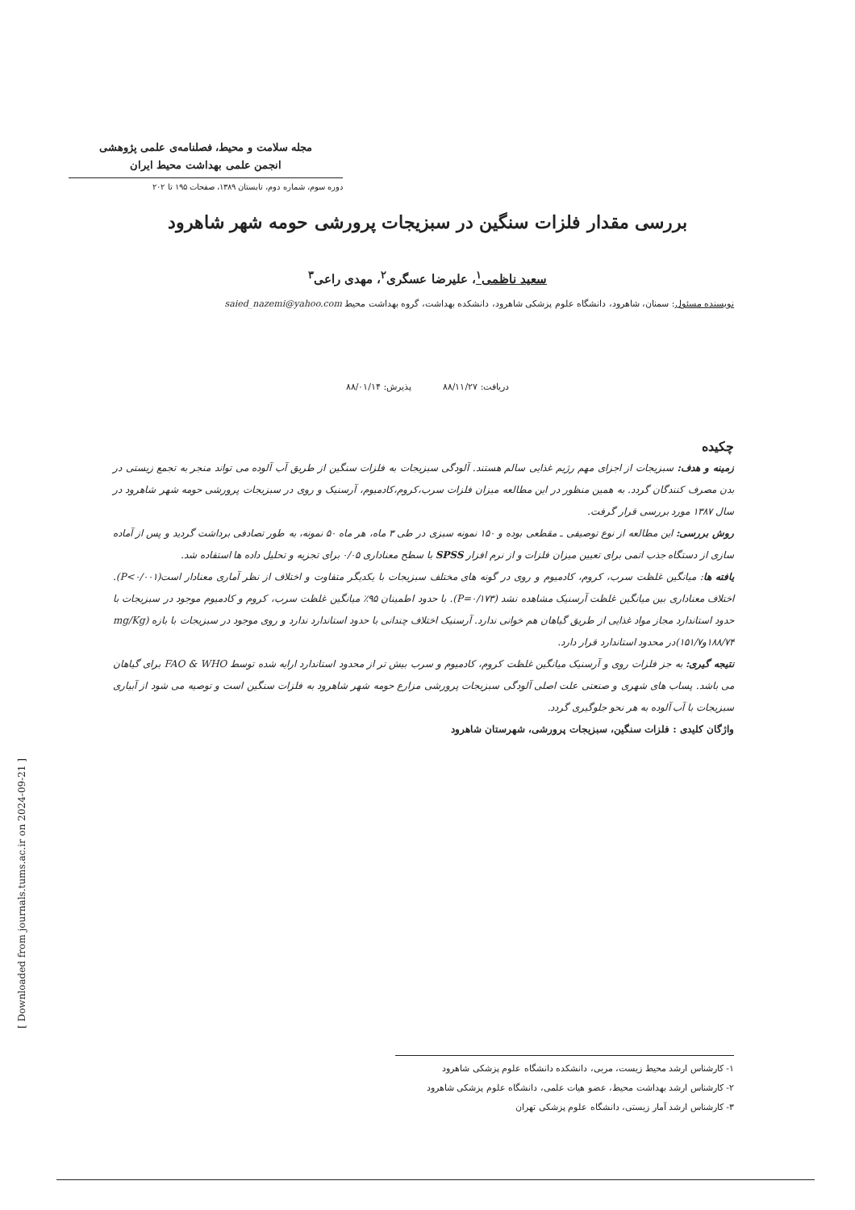مجله سلامت و محیط، فصلنامه‌ی علمی پژوهشی
انجمن علمی بهداشت محیط ایران
دوره سوم، شماره دوم، تابستان ۱۳۸۹، صفحات ۱۹۵ تا ۲۰۲
بررسی مقدار فلزات سنگین در سبزیجات پرورشی حومه شهر شاهرود
سعید ناظمی<sup>۱</sup>، علیرضا عسگری<sup>۲</sup>، مهدی راعی<sup>۳</sup>
نویسنده مسئول: سمنان، شاهرود، دانشگاه علوم پزشکی شاهرود، دانشکده بهداشت، گروه بهداشت محیط saied_nazemi@yahoo.com
دریافت: ۸۸/۱۱/۲۷ پذیرش: ۸۸/۰۱/۱۴
چکیده
زمینه و هدف: سبزیجات از اجزای مهم رژیم غذایی سالم هستند. آلودگی سبزیجات به فلزات سنگین از طریق آب آلوده می تواند منجر به تجمع زیستی در بدن مصرف کنندگان گردد. به همین منظور در این مطالعه میزان فلزات سرب،کروم،کادمیوم، آرسنیک و روی در سبزیجات پرورشی حومه شهر شاهرود در سال ۱۳۸۷ مورد بررسی قرار گرفت.
روش بررسی: این مطالعه از نوع توصیفی ـ مقطعی بوده و ۱۵۰ نمونه سبزی در طی ۳ ماه، هر ماه ۵۰ نمونه، به طور تصادفی برداشت گردید و پس از آماده سازی از دستگاه جذب اتمی برای تعیین میزان فلزات و از نرم افزار SPSS با سطح معناداری ۰/۰۵ برای تجزیه و تحلیل داده ها استفاده شد.
یافته ها: میانگین غلظت سرب، کروم، کادمیوم و روی در گونه های مختلف سبزیجات با یکدیگر متفاوت و اختلاف از نظر آماری معنادار است(P<۰/۰۰۱). اختلاف معناداری بین میانگین غلظت آرسنیک مشاهده نشد (P=۰/۱۷۳). با حدود اطمینان ۹۵٪ میانگین غلظت سرب، کروم و کادمیوم موجود در سبزیجات با حدود استاندارد مجاز مواد غذایی از طریق گیاهان هم خوانی ندارد. آرسنیک اختلاف چندانی با حدود استاندارد ندارد و روی موجود در سبزیجات با بازه (mg/Kg ۱۸۸/۷۴و۱۵۱/۷)در محدود استاندارد قرار دارد.
نتیجه گیری: به جز فلزات روی و آرسنیک میانگین غلظت کروم، کادمیوم و سرب بیش تر از محدود استاندارد ارایه شده توسط FAO & WHO برای گیاهان می باشد. پساب های شهری و صنعتی علت اصلی آلودگی سبزیجات پرورشی مزارع حومه شهر شاهرود به فلزات سنگین است و توصیه می شود از آبیاری سبزیجات با آب آلوده به هر نحو جلوگیری گردد.
واژگان کلیدی : فلزات سنگین، سبزیجات پرورشی، شهرستان شاهرود
[ Downloaded from journals.tums.ac.ir on 2024-09-21 ]
۱- کارشناس ارشد محیط زیست، مربی، دانشکده دانشگاه علوم پزشکی شاهرود
۲- کارشناس ارشد بهداشت محیط، عضو هیات علمی، دانشگاه علوم پزشکی شاهرود
۳- کارشناس ارشد آمار زیستی، دانشگاه علوم پزشکی تهران